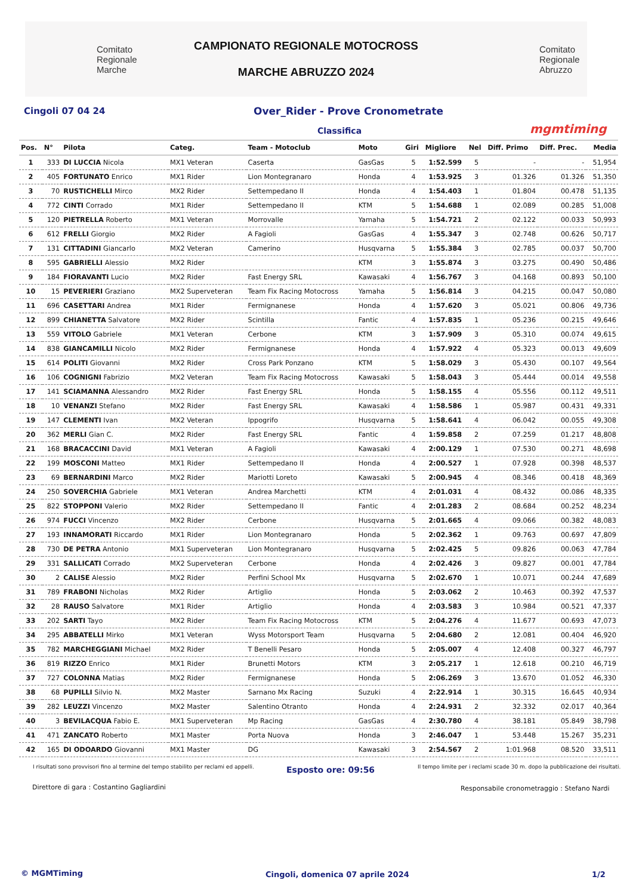Comitato
Regionale
Marche
CAMPIONATO REGIONALE MOTOCROSS
MARCHE ABRUZZO 2024
Comitato
Regionale
Abruzzo
Cingoli 07 04 24 Over_Rider - Prove Cronometrate
Classifica mgmtiming
| Pos. | N° | Pilota | Categ. | Team - Motoclub | Moto | Giri | Migliore | Nel | Diff. Primo | Diff. Prec. | Media |
| --- | --- | --- | --- | --- | --- | --- | --- | --- | --- | --- | --- |
| 1 | 333 | DI LUCCIA Nicola | MX1 Veteran | Caserta | GasGas | 5 | 1:52.599 | 5 | - | - | 51,954 |
| 2 | 405 | FORTUNATO Enrico | MX1 Rider | Lion Montegranaro | Honda | 4 | 1:53.925 | 3 | 01.326 | 01.326 | 51,350 |
| 3 | 70 | RUSTICHELLI Mirco | MX2 Rider | Settempedano II | Honda | 4 | 1:54.403 | 1 | 01.804 | 00.478 | 51,135 |
| 4 | 772 | CINTI Corrado | MX1 Rider | Settempedano II | KTM | 5 | 1:54.688 | 1 | 02.089 | 00.285 | 51,008 |
| 5 | 120 | PIETRELLA Roberto | MX1 Veteran | Morrovalle | Yamaha | 5 | 1:54.721 | 2 | 02.122 | 00.033 | 50,993 |
| 6 | 612 | FRELLI Giorgio | MX2 Rider | A Fagioli | GasGas | 4 | 1:55.347 | 3 | 02.748 | 00.626 | 50,717 |
| 7 | 131 | CITTADINI Giancarlo | MX2 Veteran | Camerino | Husqvarna | 5 | 1:55.384 | 3 | 02.785 | 00.037 | 50,700 |
| 8 | 595 | GABRIELLI Alessio | MX2 Rider | | KTM | 3 | 1:55.874 | 3 | 03.275 | 00.490 | 50,486 |
| 9 | 184 | FIORAVANTI Lucio | MX2 Rider | Fast Energy SRL | Kawasaki | 4 | 1:56.767 | 3 | 04.168 | 00.893 | 50,100 |
| 10 | 15 | PEVERIERI Graziano | MX2 Superveteran | Team Fix Racing Motocross | Yamaha | 5 | 1:56.814 | 3 | 04.215 | 00.047 | 50,080 |
| 11 | 696 | CASETTARI Andrea | MX1 Rider | Fermignanese | Honda | 4 | 1:57.620 | 3 | 05.021 | 00.806 | 49,736 |
| 12 | 899 | CHIANETTA Salvatore | MX2 Rider | Scintilla | Fantic | 4 | 1:57.835 | 1 | 05.236 | 00.215 | 49,646 |
| 13 | 559 | VITOLO Gabriele | MX1 Veteran | Cerbone | KTM | 3 | 1:57.909 | 3 | 05.310 | 00.074 | 49,615 |
| 14 | 838 | GIANCAMILLI Nicolo | MX2 Rider | Fermignanese | Honda | 4 | 1:57.922 | 4 | 05.323 | 00.013 | 49,609 |
| 15 | 614 | POLITI Giovanni | MX2 Rider | Cross Park Ponzano | KTM | 5 | 1:58.029 | 3 | 05.430 | 00.107 | 49,564 |
| 16 | 106 | COGNIGNI Fabrizio | MX2 Veteran | Team Fix Racing Motocross | Kawasaki | 5 | 1:58.043 | 3 | 05.444 | 00.014 | 49,558 |
| 17 | 141 | SCIAMANNA Alessandro | MX2 Rider | Fast Energy SRL | Honda | 5 | 1:58.155 | 4 | 05.556 | 00.112 | 49,511 |
| 18 | 10 | VENANZI Stefano | MX2 Rider | Fast Energy SRL | Kawasaki | 4 | 1:58.586 | 1 | 05.987 | 00.431 | 49,331 |
| 19 | 147 | CLEMENTI Ivan | MX2 Veteran | Ippogrifo | Husqvarna | 5 | 1:58.641 | 4 | 06.042 | 00.055 | 49,308 |
| 20 | 362 | MERLI Gian C. | MX2 Rider | Fast Energy SRL | Fantic | 4 | 1:59.858 | 2 | 07.259 | 01.217 | 48,808 |
| 21 | 168 | BRACACCINI David | MX1 Veteran | A Fagioli | Kawasaki | 4 | 2:00.129 | 1 | 07.530 | 00.271 | 48,698 |
| 22 | 199 | MOSCONI Matteo | MX1 Rider | Settempedano II | Honda | 4 | 2:00.527 | 1 | 07.928 | 00.398 | 48,537 |
| 23 | 69 | BERNARDINI Marco | MX2 Rider | Mariotti Loreto | Kawasaki | 5 | 2:00.945 | 4 | 08.346 | 00.418 | 48,369 |
| 24 | 250 | SOVERCHIA Gabriele | MX1 Veteran | Andrea Marchetti | KTM | 4 | 2:01.031 | 4 | 08.432 | 00.086 | 48,335 |
| 25 | 822 | STOPPONI Valerio | MX2 Rider | Settempedano II | Fantic | 4 | 2:01.283 | 2 | 08.684 | 00.252 | 48,234 |
| 26 | 974 | FUCCI Vincenzo | MX2 Rider | Cerbone | Husqvarna | 5 | 2:01.665 | 4 | 09.066 | 00.382 | 48,083 |
| 27 | 193 | INNAMORATI Riccardo | MX1 Rider | Lion Montegranaro | Honda | 5 | 2:02.362 | 1 | 09.763 | 00.697 | 47,809 |
| 28 | 730 | DE PETRA Antonio | MX1 Superveteran | Lion Montegranaro | Husqvarna | 5 | 2:02.425 | 5 | 09.826 | 00.063 | 47,784 |
| 29 | 331 | SALLICATI Corrado | MX2 Superveteran | Cerbone | Honda | 4 | 2:02.426 | 3 | 09.827 | 00.001 | 47,784 |
| 30 | 2 | CALISE Alessio | MX2 Rider | Perfini School Mx | Husqvarna | 5 | 2:02.670 | 1 | 10.071 | 00.244 | 47,689 |
| 31 | 789 | FRABONI Nicholas | MX2 Rider | Artiglio | Honda | 5 | 2:03.062 | 2 | 10.463 | 00.392 | 47,537 |
| 32 | 28 | RAUSO Salvatore | MX1 Rider | Artiglio | Honda | 4 | 2:03.583 | 3 | 10.984 | 00.521 | 47,337 |
| 33 | 202 | SARTI Tayo | MX2 Rider | Team Fix Racing Motocross | KTM | 5 | 2:04.276 | 4 | 11.677 | 00.693 | 47,073 |
| 34 | 295 | ABBATELLI Mirko | MX1 Veteran | Wyss Motorsport Team | Husqvarna | 5 | 2:04.680 | 2 | 12.081 | 00.404 | 46,920 |
| 35 | 782 | MARCHEGGIANI Michael | MX2 Rider | T Benelli Pesaro | Honda | 5 | 2:05.007 | 4 | 12.408 | 00.327 | 46,797 |
| 36 | 819 | RIZZO Enrico | MX1 Rider | Brunetti Motors | KTM | 3 | 2:05.217 | 1 | 12.618 | 00.210 | 46,719 |
| 37 | 727 | COLONNA Matias | MX2 Rider | Fermignanese | Honda | 5 | 2:06.269 | 3 | 13.670 | 01.052 | 46,330 |
| 38 | 68 | PUPILLI Silvio N. | MX2 Master | Sarnano Mx Racing | Suzuki | 4 | 2:22.914 | 1 | 30.315 | 16.645 | 40,934 |
| 39 | 282 | LEUZZI Vincenzo | MX2 Master | Salentino Otranto | Honda | 4 | 2:24.931 | 2 | 32.332 | 02.017 | 40,364 |
| 40 | 3 | BEVILACQUA Fabio E. | MX1 Superveteran | Mp Racing | GasGas | 4 | 2:30.780 | 4 | 38.181 | 05.849 | 38,798 |
| 41 | 471 | ZANCATO Roberto | MX1 Master | Porta Nuova | Honda | 3 | 2:46.047 | 1 | 53.448 | 15.267 | 35,231 |
| 42 | 165 | DI ODOARDO Giovanni | MX1 Master | DG | Kawasaki | 3 | 2:54.567 | 2 | 1:01.968 | 08.520 | 33,511 |
I risultati sono provvisori fino al termine del tempo stabilito per reclami ed appelli.
Esposto ore: 09:56
Il tempo limite per i reclami scade 30 m. dopo la pubblicazione dei risultati.
Direttore di gara : Costantino Gagliardini
Responsabile cronometraggio : Stefano Nardi
© MGMTiming
Cingoli, domenica 07 aprile 2024
1/2